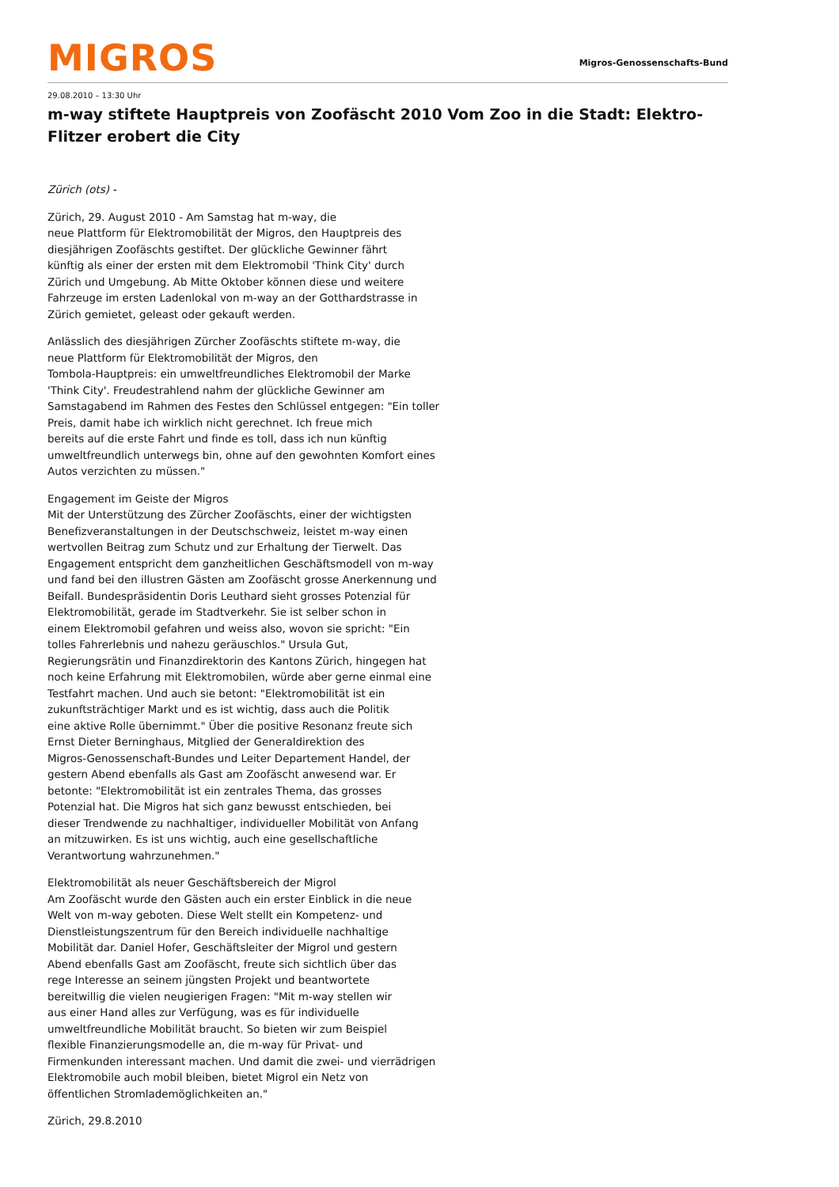MIGROS
Migros-Genossenschafts-Bund
29.08.2010 – 13:30 Uhr
m-way stiftete Hauptpreis von Zoofäscht 2010 Vom Zoo in die Stadt: Elektro-Flitzer erobert die City
Zürich (ots) -
Zürich, 29. August 2010 - Am Samstag hat m-way, die
neue Plattform für Elektromobilität der Migros, den Hauptpreis des
diesjährigen Zoofäschts gestiftet. Der glückliche Gewinner fährt
künftig als einer der ersten mit dem Elektromobil 'Think City' durch
Zürich und Umgebung. Ab Mitte Oktober können diese und weitere
Fahrzeuge im ersten Ladenlokal von m-way an der Gotthardstrasse in
Zürich gemietet, geleast oder gekauft werden.
Anlässlich des diesjährigen Zürcher Zoofäschts stiftete m-way, die
neue Plattform für Elektromobilität der Migros, den
Tombola-Hauptpreis: ein umweltfreundliches Elektromobil der Marke
'Think City'. Freudestrahlend nahm der glückliche Gewinner am
Samstagabend im Rahmen des Festes den Schlüssel entgegen: "Ein toller
Preis, damit habe ich wirklich nicht gerechnet. Ich freue mich
bereits auf die erste Fahrt und finde es toll, dass ich nun künftig
umweltfreundlich unterwegs bin, ohne auf den gewohnten Komfort eines
Autos verzichten zu müssen."
Engagement im Geiste der Migros
Mit der Unterstützung des Zürcher Zoofäschts, einer der wichtigsten
Benefizveranstaltungen in der Deutschschweiz, leistet m-way einen
wertvollen Beitrag zum Schutz und zur Erhaltung der Tierwelt. Das
Engagement entspricht dem ganzheitlichen Geschäftsmodell von m-way
und fand bei den illustren Gästen am Zoofäscht grosse Anerkennung und
Beifall. Bundespräsidentin Doris Leuthard sieht grosses Potenzial für
Elektromobilität, gerade im Stadtverkehr. Sie ist selber schon in
einem Elektromobil gefahren und weiss also, wovon sie spricht: "Ein
tolles Fahrerlebnis und nahezu geräuschlos." Ursula Gut,
Regierungsrätin und Finanzdirektorin des Kantons Zürich, hingegen hat
noch keine Erfahrung mit Elektromobilen, würde aber gerne einmal eine
Testfahrt machen. Und auch sie betont: "Elektromobilität ist ein
zukunftsträchtiger Markt und es ist wichtig, dass auch die Politik
eine aktive Rolle übernimmt." Über die positive Resonanz freute sich
Ernst Dieter Berninghaus, Mitglied der Generaldirektion des
Migros-Genossenschaft-Bundes und Leiter Departement Handel, der
gestern Abend ebenfalls als Gast am Zoofäscht anwesend war. Er
betonte: "Elektromobilität ist ein zentrales Thema, das grosses
Potenzial hat. Die Migros hat sich ganz bewusst entschieden, bei
dieser Trendwende zu nachhaltiger, individueller Mobilität von Anfang
an mitzuwirken. Es ist uns wichtig, auch eine gesellschaftliche
Verantwortung wahrzunehmen."
Elektromobilität als neuer Geschäftsbereich der Migrol
Am Zoofäscht wurde den Gästen auch ein erster Einblick in die neue
Welt von m-way geboten. Diese Welt stellt ein Kompetenz- und
Dienstleistungszentrum für den Bereich individuelle nachhaltige
Mobilität dar. Daniel Hofer, Geschäftsleiter der Migrol und gestern
Abend ebenfalls Gast am Zoofäscht, freute sich sichtlich über das
rege Interesse an seinem jüngsten Projekt und beantwortete
bereitwillig die vielen neugierigen Fragen: "Mit m-way stellen wir
aus einer Hand alles zur Verfügung, was es für individuelle
umweltfreundliche Mobilität braucht. So bieten wir zum Beispiel
flexible Finanzierungsmodelle an, die m-way für Privat- und
Firmenkunden interessant machen. Und damit die zwei- und vierrädrigen
Elektromobile auch mobil bleiben, bietet Migrol ein Netz von
öffentlichen Stromlademöglichkeiten an."
Zürich, 29.8.2010